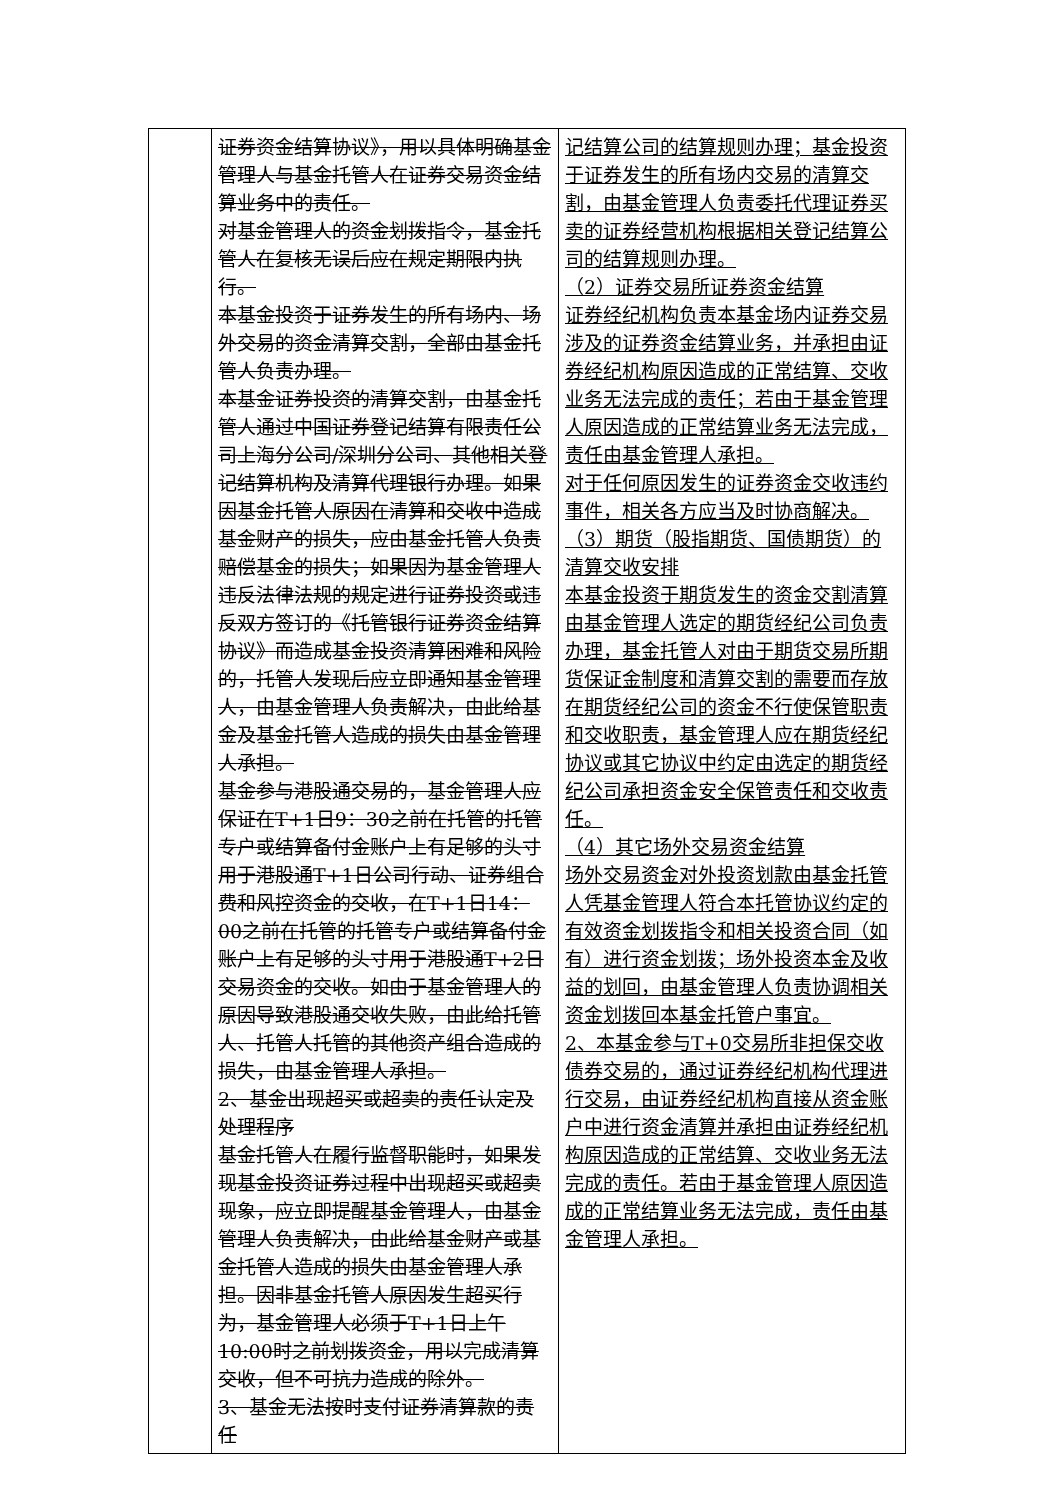| | 证券资金结算协议》，用以具体明确基金管理人与基金托管人在证券交易资金结算业务中的责任。 对基金管理人的资金划拨指令，基金托管人在复核无误后应在规定期限内执行。 本基金投资于证券发生的所有场内、场外交易的资金清算交割，全部由基金托管人负责办理。 本基金证券投资的清算交割，由基金托管人通过中国证券登记结算有限责任公司上海分公司/深圳分公司、其他相关登记结算机构及清算代理银行办理。如果因基金托管人原因在清算和交收中造成基金财产的损失，应由基金托管人负责赔偿基金的损失；如果因为基金管理人违反法律法规的规定进行证券投资或违反双方签订的《托管银行证券资金结算协议》而造成基金投资清算困难和风险的，托管人发现后应立即通知基金管理人，由基金管理人负责解决，由此给基金及基金托管人造成的损失由基金管理人承担。 基金参与港股通交易的，基金管理人应保证在T+1日9：30之前在托管的托管专户或结算备付金账户上有足够的头寸用于港股通T+1日公司行动、证券组合费和风控资金的交收，在T+1日14：00之前在托管的托管专户或结算备付金账户上有足够的头寸用于港股通T+2日交易资金的交收。如由于基金管理人的原因导致港股通交收失败，由此给托管人、托管人托管的其他资产组合造成的损失，由基金管理人承担。 2、基金出现超买或超卖的责任认定及处理程序 基金托管人在履行监督职能时，如果发现基金投资证券过程中出现超买或超卖现象，应立即提醒基金管理人，由基金管理人负责解决，由此给基金财产或基金托管人造成的损失由基金管理人承担。因非基金托管人原因发生超买行为，基金管理人必须于T+1日上午10:00时之前划拨资金，用以完成清算交收，但不可抗力造成的除外。 3、基金无法按时支付证券清算款的责任 | 记结算公司的结算规则办理；基金投资于证券发生的所有场内交易的清算交割，由基金管理人负责委托代理证券买卖的证券经营机构根据相关登记结算公司的结算规则办理。 （2）证券交易所证券资金结算 证券经纪机构负责本基金场内证券交易涉及的证券资金结算业务，并承担由证券经纪机构原因造成的正常结算、交收业务无法完成的责任；若由于基金管理人原因造成的正常结算业务无法完成，责任由基金管理人承担。 对于任何原因发生的证券资金交收违约事件，相关各方应当及时协商解决。 （3）期货（股指期货、国债期货）的清算交收安排 本基金投资于期货发生的资金交割清算由基金管理人选定的期货经纪公司负责办理，基金托管人对由于期货交易所期货保证金制度和清算交割的需要而存放在期货经纪公司的资金不行使保管职责和交收职责，基金管理人应在期货经纪协议或其它协议中约定由选定的期货经纪公司承担资金安全保管责任和交收责任。 （4）其它场外交易资金结算 场外交易资金对外投资划款由基金托管人凭基金管理人符合本托管协议约定的有效资金划拨指令和相关投资合同（如有）进行资金划拨；场外投资本金及收益的划回，由基金管理人负责协调相关资金划拨回本基金托管户事宜。 2、本基金参与T+0交易所非担保交收债券交易的，通过证券经纪机构代理进行交易，由证券经纪机构直接从资金账户中进行资金清算并承担由证券经纪机构原因造成的正常结算、交收业务无法完成的责任。若由于基金管理人原因造成的正常结算业务无法完成，责任由基金管理人承担。 |